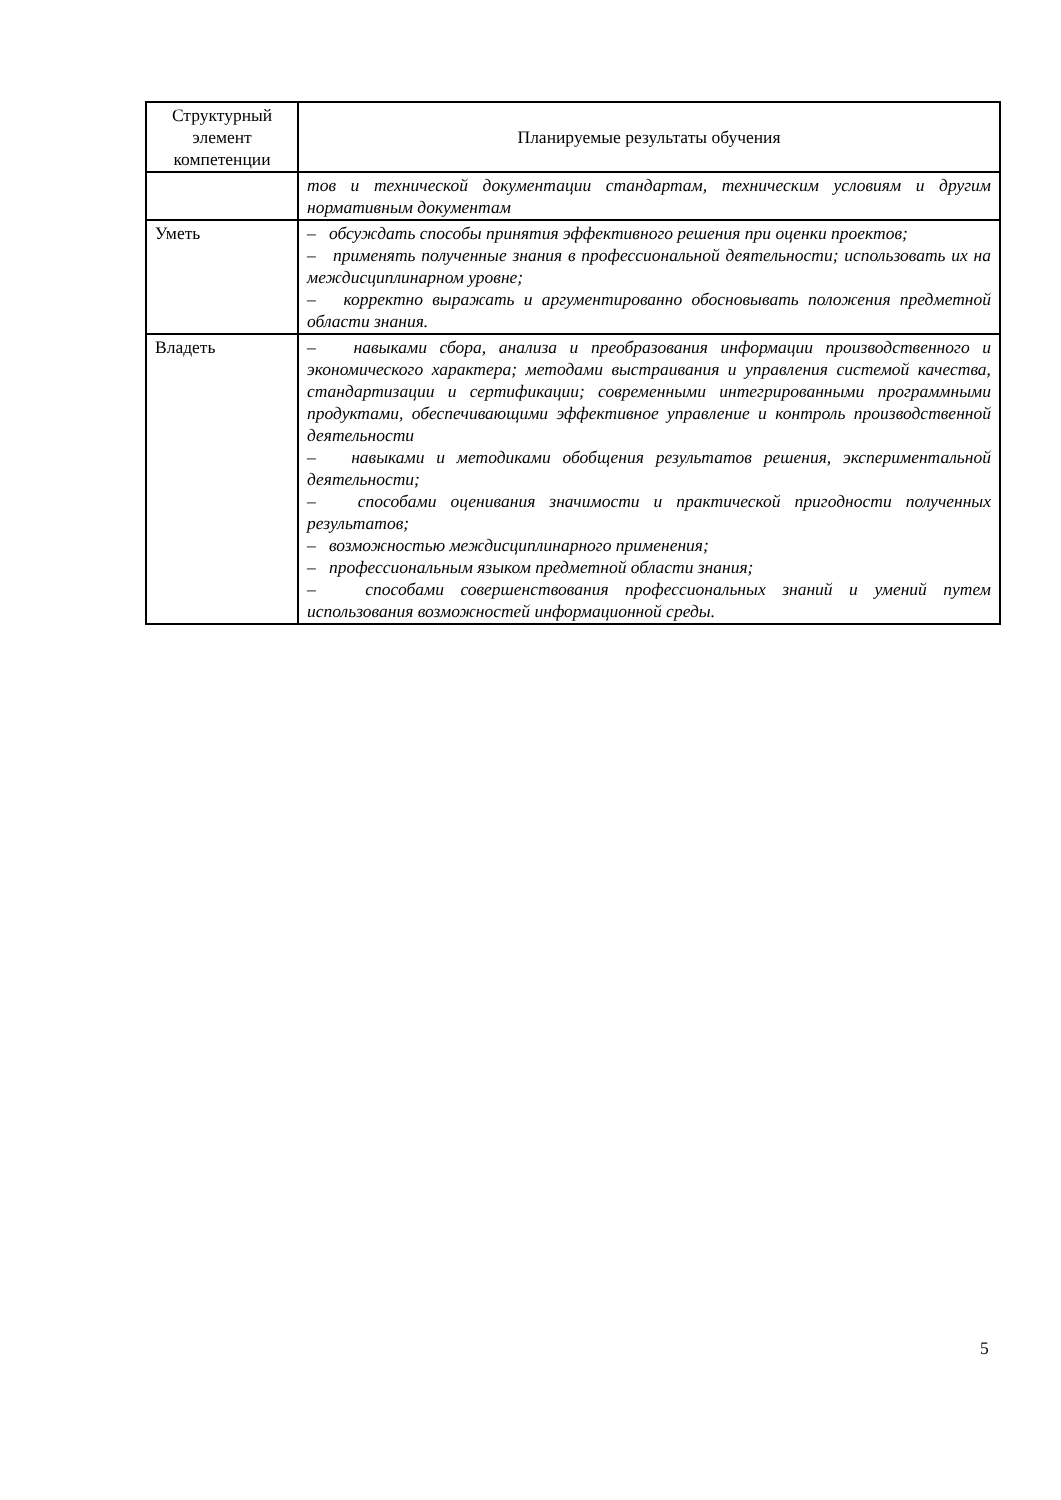| Структурный элемент компетенции | Планируемые результаты обучения |
| --- | --- |
| | тов и технической документации стандартам, техническим условиям и другим нормативным документам |
| Уметь | – обсуждать способы принятия эффективного решения при оценки проектов; – применять полученные знания в профессиональной деятельности; использовать их на междисциплинарном уровне; – корректно выражать и аргументированно обосновывать положения предметной области знания. |
| Владеть | – навыками сбора, анализа и преобразования информации производственного и экономического характера; методами выстраивания и управления системой качества, стандартизации и сертификации; современными интегрированными программными продуктами, обеспечивающими эффективное управление и контроль производственной деятельности – навыками и методиками обобщения результатов решения, экспериментальной деятельности; – способами оценивания значимости и практической пригодности полученных результатов; – возможностью междисциплинарного применения; – профессиональным языком предметной области знания; – способами совершенствования профессиональных знаний и умений путем использования возможностей информационной среды. |
5